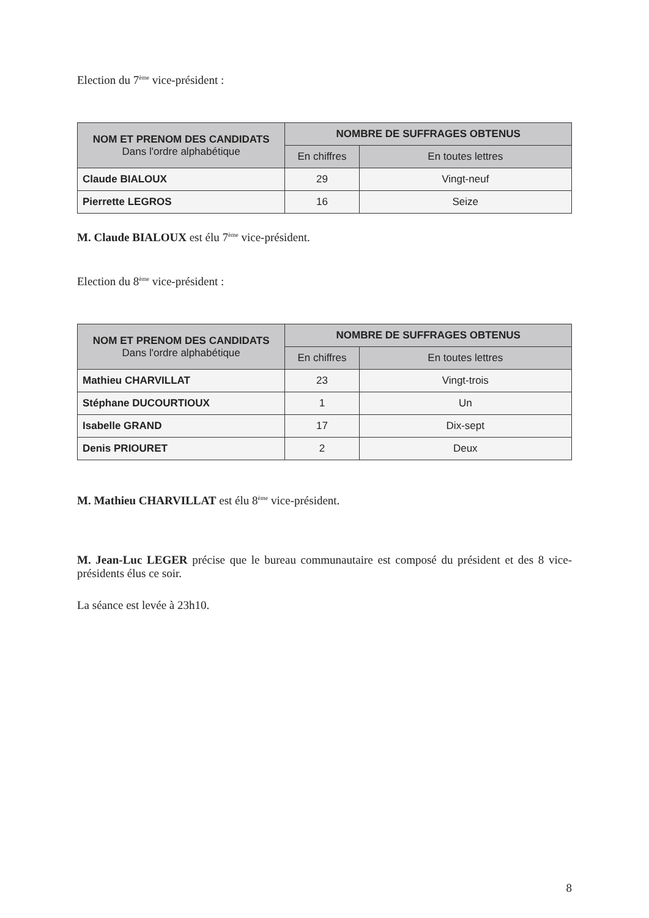Election du 7<sup>ème</sup> vice-président :
| NOM ET PRENOM DES CANDIDATS Dans l'ordre alphabétique | NOMBRE DE SUFFRAGES OBTENUS | |
| --- | --- | --- |
| | En chiffres | En toutes lettres |
| Claude BIALOUX | 29 | Vingt-neuf |
| Pierrette LEGROS | 16 | Seize |
M. Claude BIALOUX est élu 7<sup>ème</sup> vice-président.
Election du 8<sup>ème</sup> vice-président :
| NOM ET PRENOM DES CANDIDATS Dans l'ordre alphabétique | NOMBRE DE SUFFRAGES OBTENUS | |
| --- | --- | --- |
| | En chiffres | En toutes lettres |
| Mathieu CHARVILLAT | 23 | Vingt-trois |
| Stéphane DUCOURTIOUX | 1 | Un |
| Isabelle GRAND | 17 | Dix-sept |
| Denis PRIOURET | 2 | Deux |
M. Mathieu CHARVILLAT est élu 8<sup>ème</sup> vice-président.
M. Jean-Luc LEGER précise que le bureau communautaire est composé du président et des 8 vice-présidents élus ce soir.
La séance est levée à 23h10.
8